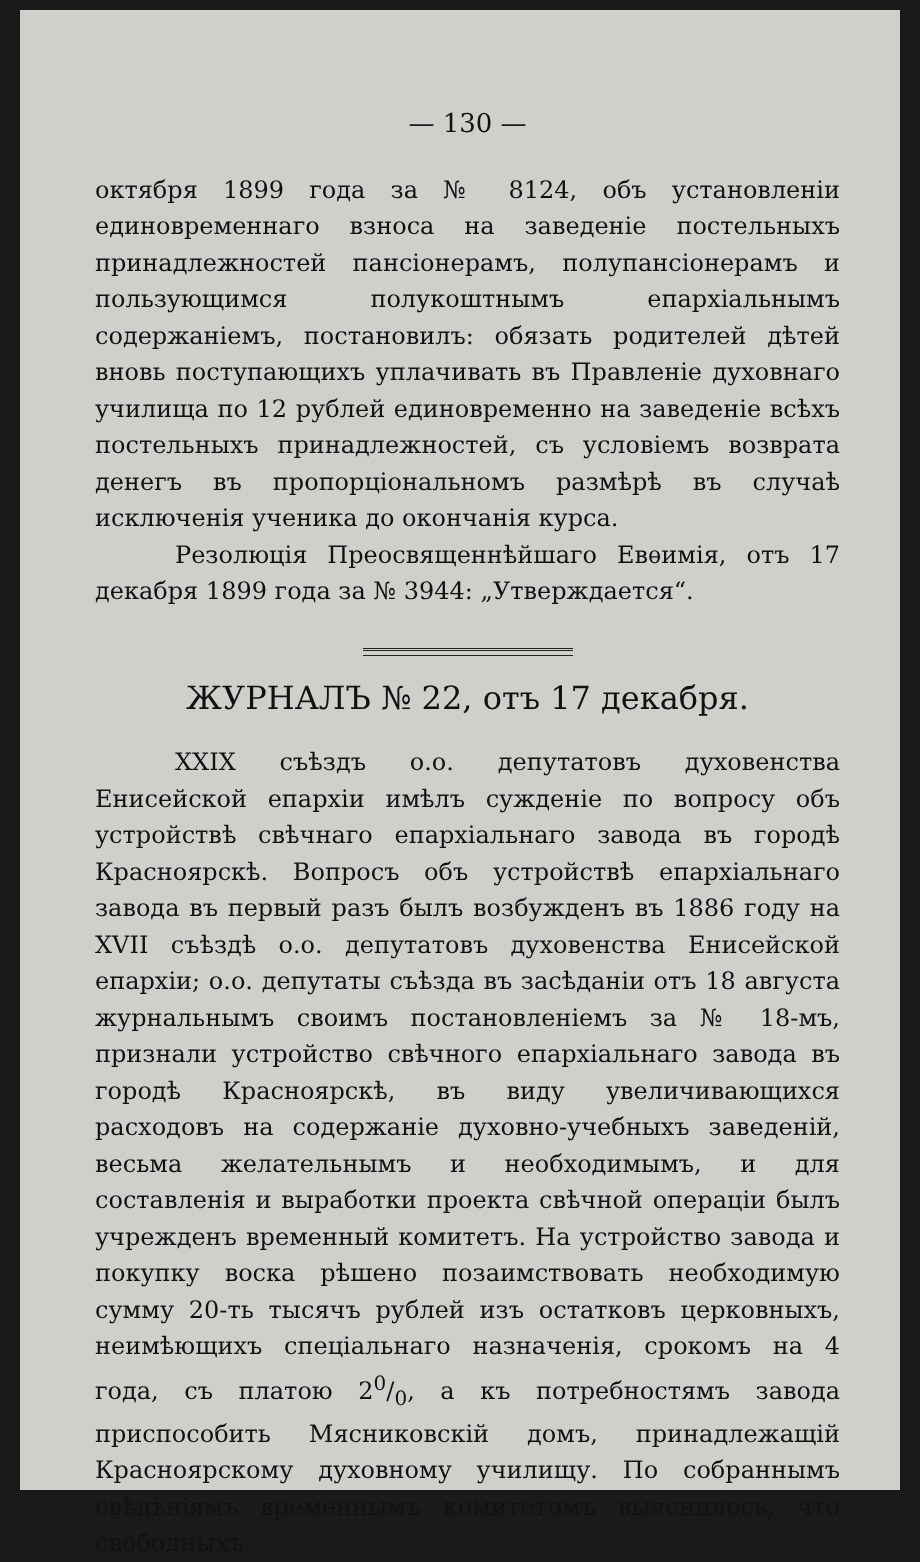— 130 —
октября 1899 года за № 8124, объ установленіи единовременнаго взноса на заведеніе постельныхъ принадлежностей пансіонерамъ, полупансіонерамъ и пользующимся полукоштнымъ епархіальнымъ содержаніемъ, постановилъ: обязать родителей дѣтей вновь поступающихъ уплачивать въ Правленіе духовнаго училища по 12 рублей единовременно на заведеніе всѣхъ постельныхъ принадлежностей, съ условіемъ возврата денегъ въ пропорціональномъ размѣрѣ въ случаѣ исключенія ученика до окончанія курса.
Резолюція Преосвященнѣйшаго Евѳимія, отъ 17 декабря 1899 года за № 3944: „Утверждается“.
ЖУРНАЛЪ № 22, отъ 17 декабря.
XXIX съѣздъ о.о. депутатовъ духовенства Енисейской епархіи имѣлъ сужденіе по вопросу объ устройствѣ свѣчнаго епархіальнаго завода въ городѣ Красноярскѣ. Вопросъ объ устройствѣ епархіальнаго завода въ первый разъ былъ возбужденъ въ 1886 году на XVII съѣздѣ о.о. депутатовъ духовенства Енисейской епархіи; о.о. депутаты съѣзда въ засѣданіи отъ 18 августа журнальнымъ своимъ постановленіемъ за № 18-мъ, признали устройство свѣчного епархіальнаго завода въ городѣ Красноярскѣ, въ виду увеличивающихся расходовъ на содержаніе духовно-учебныхъ заведеній, весьма желательнымъ и необходимымъ, и для составленія и выработки проекта свѣчной операціи былъ учрежденъ временный комитетъ. На устройство завода и покупку воска рѣшено позаимствовать необходимую сумму 20-ть тысячъ рублей изъ остатковъ церковныхъ, неимѣющихъ спеціальнаго назначенія, срокомъ на 4 года, съ платою 20/0, а къ потребностямъ завода приспособить Мясниковскій домъ, принадлежащій Красноярскому духовному училищу. По собраннымъ свѣдѣніямъ временнымъ комитетомъ выяснилось, что свободныхъ